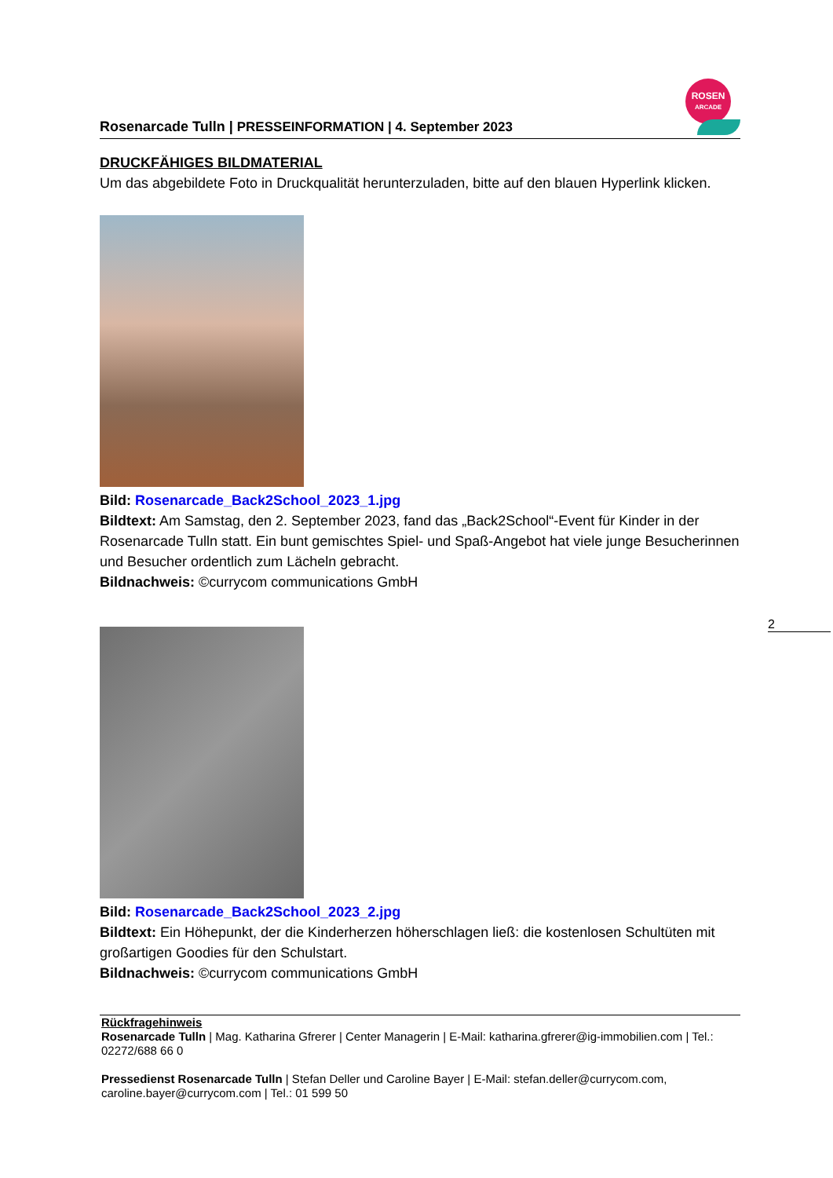Rosenarcade Tulln | PRESSEINFORMATION | 4. September 2023
ROSEN
ARCADE
DRUCKFÄHIGES BILDMATERIAL
Um das abgebildete Foto in Druckqualität herunterzuladen, bitte auf den blauen Hyperlink klicken.
Bild: Rosenarcade_Back2School_2023_1.jpg
Bildtext: Am Samstag, den 2. September 2023, fand das „Back2School“-Event für Kinder in der Rosenarcade Tulln statt. Ein bunt gemischtes Spiel- und Spaß-Angebot hat viele junge Besucherinnen und Besucher ordentlich zum Lächeln gebracht.
Bildnachweis: ©currycom communications GmbH
Bild: Rosenarcade_Back2School_2023_2.jpg
Bildtext: Ein Höhepunkt, der die Kinderherzen höherschlagen ließ: die kostenlosen Schultüten mit großartigen Goodies für den Schulstart.
Bildnachweis: ©currycom communications GmbH
Rückfragehinweis
Rosenarcade Tulln | Mag. Katharina Gfrerer | Center Managerin | E-Mail: katharina.gfrerer@ig-immobilien.com | Tel.: 02272/688 66 0
Pressedienst Rosenarcade Tulln | Stefan Deller und Caroline Bayer | E-Mail: stefan.deller@currycom.com, caroline.bayer@currycom.com | Tel.: 01 599 50
2